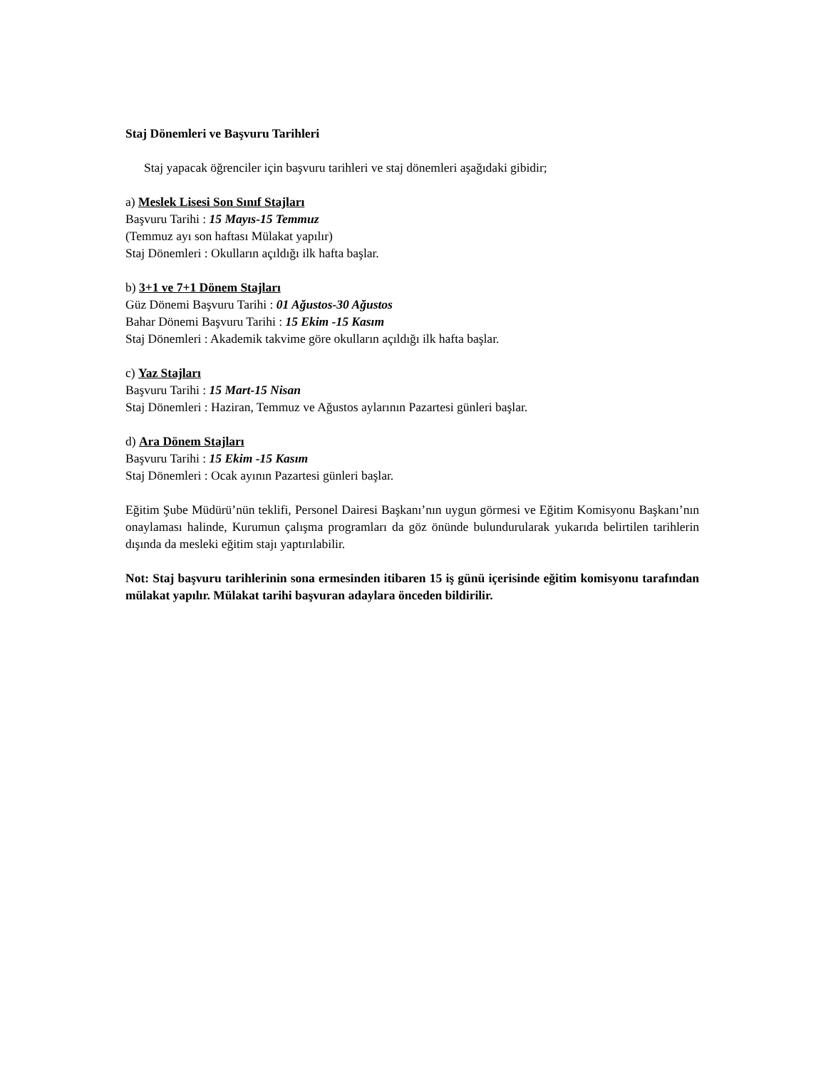Staj Dönemleri ve Başvuru Tarihleri
Staj yapacak öğrenciler için başvuru tarihleri ve staj dönemleri aşağıdaki gibidir;
a) Meslek Lisesi Son Sınıf Stajları
Başvuru Tarihi : 15 Mayıs-15 Temmuz
(Temmuz ayı son haftası Mülakat yapılır)
Staj Dönemleri : Okulların açıldığı ilk hafta başlar.
b) 3+1 ve 7+1 Dönem Stajları
Güz Dönemi Başvuru Tarihi : 01 Ağustos-30 Ağustos
Bahar Dönemi Başvuru Tarihi : 15 Ekim -15 Kasım
Staj Dönemleri : Akademik takvime göre okulların açıldığı ilk hafta başlar.
c) Yaz Stajları
Başvuru Tarihi : 15 Mart-15 Nisan
Staj Dönemleri : Haziran, Temmuz ve Ağustos aylarının Pazartesi günleri başlar.
d) Ara Dönem Stajları
Başvuru Tarihi : 15 Ekim -15 Kasım
Staj Dönemleri : Ocak ayının Pazartesi günleri başlar.
Eğitim Şube Müdürü’nün teklifi, Personel Dairesi Başkanı’nın uygun görmesi ve Eğitim Komisyonu Başkanı’nın onaylaması halinde, Kurumun çalışma programları da göz önünde bulundurularak yukarıda belirtilen tarihlerin dışında da mesleki eğitim stajı yaptırılabilir.
Not: Staj başvuru tarihlerinin sona ermesinden itibaren 15 iş günü içerisinde eğitim komisyonu tarafından mülakat yapılır. Mülakat tarihi başvuran adaylara önceden bildirilir.